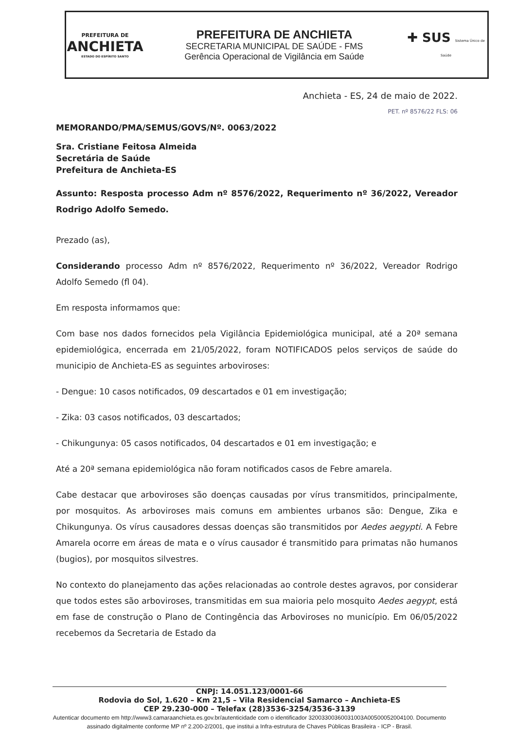PREFEITURA DE
ANCHIETA
ESTADO DO ESPÍRITO SANTO
PREFEITURA DE ANCHIETA
SECRETARIA MUNICIPAL DE SAÚDE - FMS
Gerência Operacional de Vigilância em Saúde
✚ SUS Sistema Único de Saúde
Anchieta - ES, 24 de maio de 2022.
PET. nº 8576/22 FLS: 06
MEMORANDO/PMA/SEMUS/GOVS/Nº. 0063/2022
Sra. Cristiane Feitosa Almeida
Secretária de Saúde
Prefeitura de Anchieta-ES
Assunto: Resposta processo Adm nº 8576/2022, Requerimento nº 36/2022, Vereador Rodrigo Adolfo Semedo.
Prezado (as),
Considerando processo Adm nº 8576/2022, Requerimento nº 36/2022, Vereador Rodrigo Adolfo Semedo (fl 04).
Em resposta informamos que:
Com base nos dados fornecidos pela Vigilância Epidemiológica municipal, até a 20ª semana epidemiológica, encerrada em 21/05/2022, foram NOTIFICADOS pelos serviços de saúde do municipio de Anchieta-ES as seguintes arboviroses:
- Dengue: 10 casos notificados, 09 descartados e 01 em investigação;
- Zika: 03 casos notificados, 03 descartados;
- Chikungunya: 05 casos notificados, 04 descartados e 01 em investigação; e
Até a 20ª semana epidemiológica não foram notificados casos de Febre amarela.
Cabe destacar que arboviroses são doenças causadas por vírus transmitidos, principalmente, por mosquitos. As arboviroses mais comuns em ambientes urbanos são: Dengue, Zika e Chikungunya. Os vírus causadores dessas doenças são transmitidos por Aedes aegypti. A Febre Amarela ocorre em áreas de mata e o vírus causador é transmitido para primatas não humanos (bugios), por mosquitos silvestres.
No contexto do planejamento das ações relacionadas ao controle destes agravos, por considerar que todos estes são arboviroses, transmitidas em sua maioria pelo mosquito Aedes aegypt, está em fase de construção o Plano de Contingência das Arboviroses no município. Em 06/05/2022 recebemos da Secretaria de Estado da
CNPJ: 14.051.123/0001-66
Rodovia do Sol, 1.620 – Km 21,5 – Vila Residencial Samarco – Anchieta-ES
CEP 29.230-000 – Telefax (28)3536-3254/3536-3139
Autenticar documento em http://www3.camaraanchieta.es.gov.br/autenticidade com o identificador 32003300360031003A00500052004100. Documento assinado digitalmente conforme MP nº 2.200-2/2001, que institui a Infra-estrutura de Chaves Públicas Brasileira - ICP - Brasil.